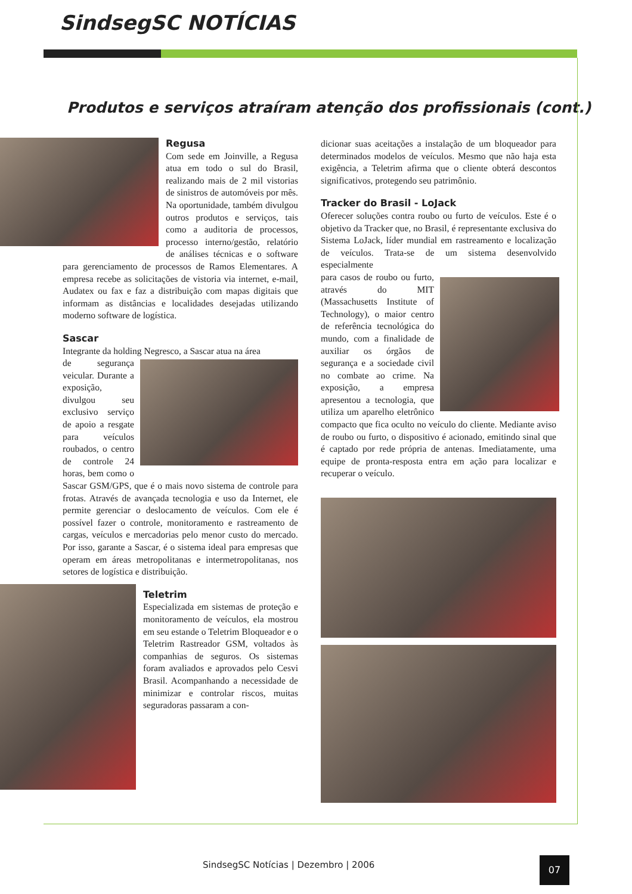SindsegSC NOTÍCIAS
Produtos e serviços atraíram atenção dos profissionais (cont.)
Regusa
Com sede em Joinville, a Regusa atua em todo o sul do Brasil, realizando mais de 2 mil vistorias de sinistros de automóveis por mês. Na oportunidade, também divulgou outros produtos e serviços, tais como a auditoria de processos, processo interno/gestão, relatório de análises técnicas e o software para gerenciamento de processos de Ramos Elementares. A empresa recebe as solicitações de vistoria via internet, e-mail, Audatex ou fax e faz a distribuição com mapas digitais que informam as distâncias e localidades desejadas utilizando moderno software de logística.
Sascar
Integrante da holding Negresco, a Sascar atua na área
de segurança veicular. Durante a exposição, divulgou seu exclusivo serviço de apoio a resgate para veículos roubados, o centro de controle 24 horas, bem como o Sascar GSM/GPS, que é o mais novo sistema de controle para frotas. Através de avançada tecnologia e uso da Internet, ele permite gerenciar o deslocamento de veículos. Com ele é possível fazer o controle, monitoramento e rastreamento de cargas, veículos e mercadorias pelo menor custo do mercado. Por isso, garante a Sascar, é o sistema ideal para empresas que operam em áreas metropolitanas e intermetropolitanas, nos setores de logística e distribuição.
Teletrim
Especializada em sistemas de proteção e monitoramento de veículos, ela mostrou em seu estande o Teletrim Bloqueador e o Teletrim Rastreador GSM, voltados às companhias de seguros. Os sistemas foram avaliados e aprovados pelo Cesvi Brasil. Acompanhando a necessidade de minimizar e controlar riscos, muitas seguradoras passaram a con-
dicionar suas aceitações a instalação de um bloqueador para determinados modelos de veículos. Mesmo que não haja esta exigência, a Teletrim afirma que o cliente obterá descontos significativos, protegendo seu patrimônio.
Tracker do Brasil - LoJack
Oferecer soluções contra roubo ou furto de veículos. Este é o objetivo da Tracker que, no Brasil, é representante exclusiva do Sistema LoJack, líder mundial em rastreamento e localização de veículos. Trata-se de um sistema desenvolvido especialmente
para casos de roubo ou furto, através do MIT (Massachusetts Institute of Technology), o maior centro de referência tecnológica do mundo, com a finalidade de auxiliar os órgãos de segurança e a sociedade civil no combate ao crime. Na exposição, a empresa apresentou a tecnologia, que utiliza um aparelho eletrônico compacto que fica oculto no veículo do cliente. Mediante aviso de roubo ou furto, o dispositivo é acionado, emitindo sinal que é captado por rede própria de antenas. Imediatamente, uma equipe de pronta-resposta entra em ação para localizar e recuperar o veículo.
SindsegSC Notícias | Dezembro | 2006
07